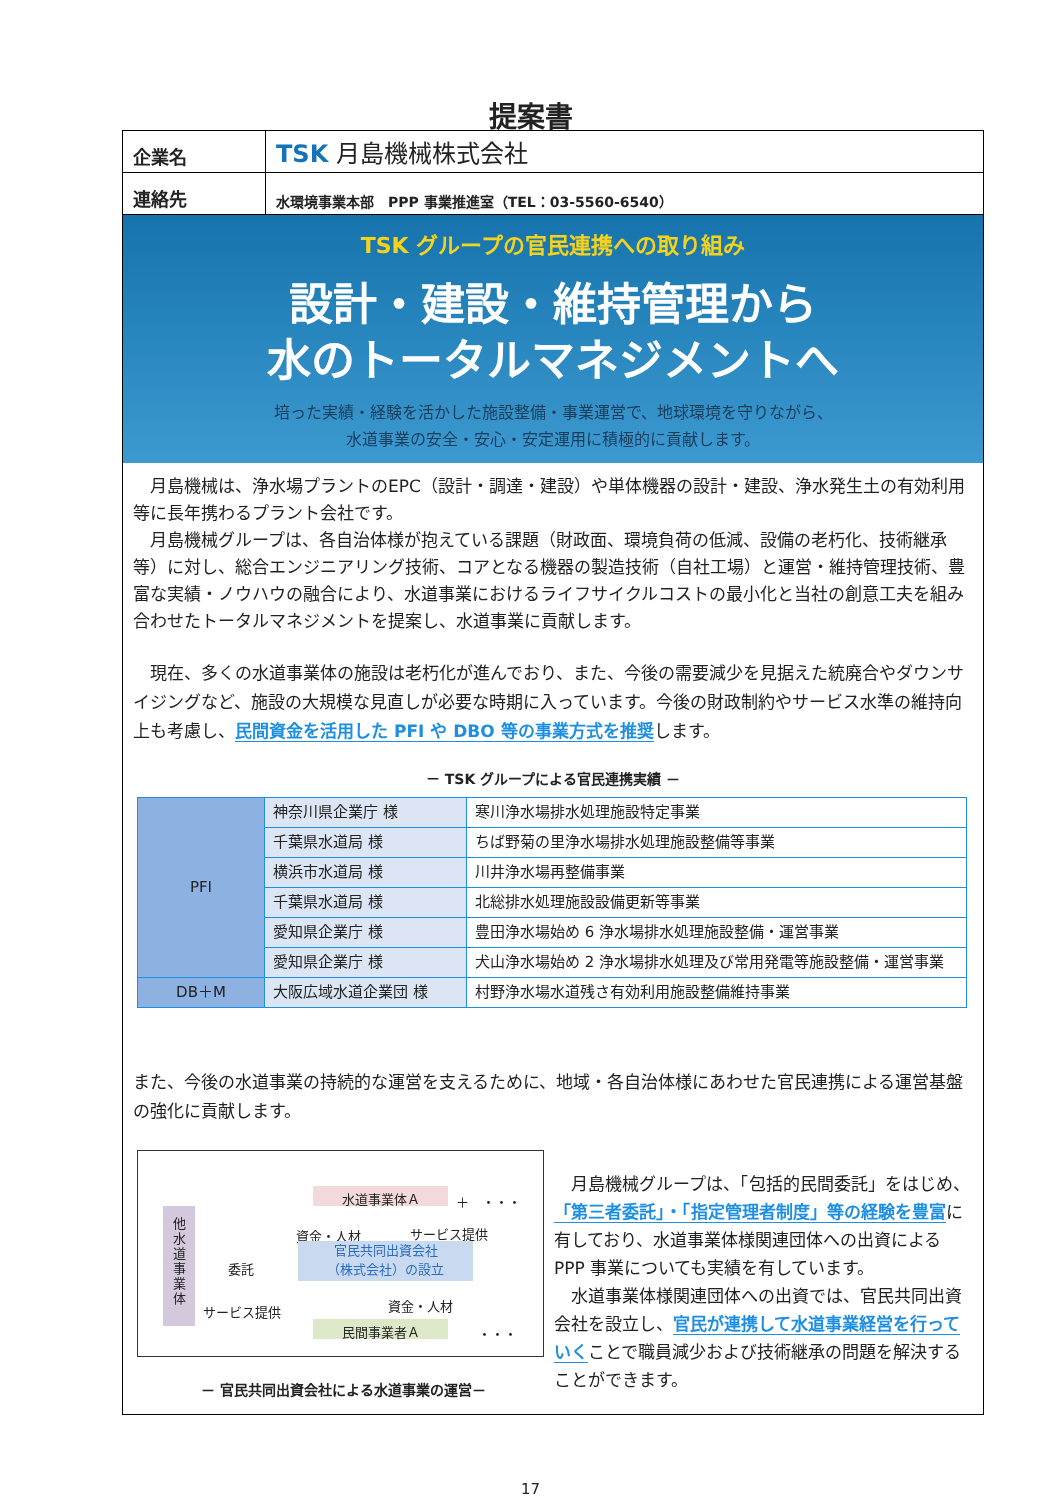提案書
企業名
TSK 月島機械株式会社
連絡先
水環境事業本部　PPP 事業推進室（TEL：03-5560-6540）
TSK グループの官民連携への取り組み
設計・建設・維持管理から
水のトータルマネジメントへ
培った実績・経験を活かした施設整備・事業運営で、地球環境を守りながら、
水道事業の安全・安心・安定運用に積極的に貢献します。
　月島機械は、浄水場プラントのEPC（設計・調達・建設）や単体機器の設計・建設、浄水発生土の有効利用等に長年携わるプラント会社です。
　月島機械グループは、各自治体様が抱えている課題（財政面、環境負荷の低減、設備の老朽化、技術継承等）に対し、総合エンジニアリング技術、コアとなる機器の製造技術（自社工場）と運営・維持管理技術、豊富な実績・ノウハウの融合により、水道事業におけるライフサイクルコストの最小化と当社の創意工夫を組み合わせたトータルマネジメントを提案し、水道事業に貢献します。
　現在、多くの水道事業体の施設は老朽化が進んでおり、また、今後の需要減少を見据えた統廃合やダウンサイジングなど、施設の大規模な見直しが必要な時期に入っています。今後の財政制約やサービス水準の維持向上も考慮し、民間資金を活用した PFI や DBO 等の事業方式を推奨します。
－ TSK グループによる官民連携実績 －
| PFI | 神奈川県企業庁 様 | 寒川浄水場排水処理施設特定事業 |
| | 千葉県水道局 様 | ちば野菊の里浄水場排水処理施設整備等事業 |
| | 横浜市水道局 様 | 川井浄水場再整備事業 |
| | 千葉県水道局 様 | 北総排水処理施設設備更新等事業 |
| | 愛知県企業庁 様 | 豊田浄水場始め 6 浄水場排水処理施設整備・運営事業 |
| | 愛知県企業庁 様 | 犬山浄水場始め 2 浄水場排水処理及び常用発電等施設整備・運営事業 |
| DB＋M | 大阪広域水道企業団 様 | 村野浄水場水道残さ有効利用施設整備維持事業 |
また、今後の水道事業の持続的な運営を支えるために、地域・各自治体様にあわせた官民連携による運営基盤の強化に貢献します。
他
水
道
事
業
体
水道事業体Ａ ＋　・・・
資金・人材 サービス提供
委託
官民共同出資会社
（株式会社）の設立
サービス提供 資金・人材
民間事業者Ａ ・・・
－ 官民共同出資会社による水道事業の運営－
　月島機械グループは、「包括的民間委託」をはじめ、「第三者委託」・「指定管理者制度」等の経験を豊富に有しており、水道事業体様関連団体への出資による PPP 事業についても実績を有しています。
　水道事業体様関連団体への出資では、官民共同出資会社を設立し、官民が連携して水道事業経営を行っていくことで職員減少および技術継承の問題を解決することができます。
17